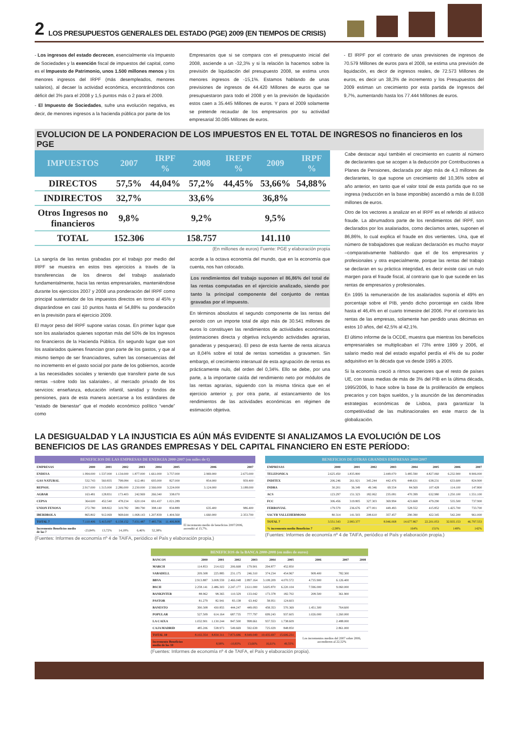2 LOS PRESUPUESTOS GENERALES DEL ESTADO (PGE) 2009 (EN TIEMPOS DE CRISIS)
- Los ingresos del estado decrecen, esencialmente vía Impuesto de Sociedades y la exención fiscal de impuestos del capital, como es el Impuesto de Patrimonio, unos 1.500 millones menos y los menores ingresos del IRPF (más desempleados, menores salarios), al decaer la actividad económica, encontrándonos con déficit del 3% para el 2008 y 1,5 puntos más o 2 para el 2009.
- El Impuesto de Sociedades, sufre una evolución negativa, es decir, de menores ingresos a la hacienda pública por parte de los
Empresarios que si se compara con el presupuesto inicial del 2008, asciende a un -32,3% y si la relación la hacemos sobre la previsión de liquidación del presupuesto 2008, se estima unos menores ingresos de -15,1%. Estamos hablando de unas previsiones de ingresos de 44.420 Millones de euros que se presupuestaron para todo el 2008 y en la previsión de liquidación estos caen a 35.445 Millones de euros. Y para el 2009 solamente se pretende recaudar de los empresarios por su actividad empresarial 30.085 Millones de euros.
- El IRPF por el contrario de unas previsiones de ingresos de 70.579 Millones de euros para el 2008, se estima una previsión de liquidación, es decir de ingresos reales, de 72.573 Millones de euros, es decir un 38,3% de incremento y los Presupuestos del 2009 estiman un crecimiento por esta partida de Ingresos del 9,7%, aumentando hasta los 77.444 Millones de euros.
EVOLUCION DE LA PONDERACION DE LOS IMPUESTOS EN EL TOTAL DE INGRESOS no financieros en los PGE
| IMPUESTOS | 2007 | IRPF % | 2008 | IREPF % | 2009 | IRPF % |
| --- | --- | --- | --- | --- | --- | --- |
| DIRECTOS | 57,5% | 44,04% | 57,2% | 44,45% | 53,66% | 54,88% |
| INDIRECTOS | 32,7% | | 33,6% | | 36,8% | |
| Otros Ingresos no financieros | 9,8% | | 9,2% | | 9,5% | |
| TOTAL | 152.306 | | 158.757 | | 141.110 | |
(En millones de euros) Fuente: PGE y elaboración propia
La sangría de las rentas grabadas por el trabajo por medio del IRPF se muestra en estos tres ejercicios a través de la transferencias de los dineros del trabajo asalariado fundamentalmente, hacia las rentas empresariales, manteniéndose durante los ejercicios 2007 y 2008 una ponderación del IRPF como principal sustentador de los impuestos directos en torno al 45% y disparándose en casi 10 puntos hasta el 54,88% su ponderación en la previsión para el ejercicio 2009.
El mayor peso del IRPF supone varias cosas. En primer lugar que son los asalariados quienes soportan más del 50% de los Ingresos no financieros de la Hacienda Pública. En segundo lugar que son los asalariados quienes financian gran parte de los gastos, y que al mismo tiempo de ser financiadores, sufren las consecuencias del no incremento en el gasto social por parte de los gobiernos, acorde a las necesidades sociales y teniendo que transferir parte de sus rentas –sobre todo las salariales-, al mercado privado de los servicios: enseñanza, educación infantil, sanidad y fondos de pensiones, para de esta manera acercarse a los estándares de “estado de bienestar” que el modelo económico político “vende” como
acorde a la octava economía del mundo, que en la economía que cuenta, nos han colocado.
Los rendimientos del trabajo suponen el 86,86% del total de las rentas computadas en el ejercicio analizado, siendo por tanto la principal componente del conjunto de rentas gravadas por el impuesto.
En términos absolutos el segundo componente de las rentas del periodo con un importe total de algo más de 30.541 millones de euros lo constituyen las rendimientos de actividades económicas (estimaciones directa y objetiva incluyendo actividades agrarias, ganaderas y pesqueras). El peso de esta fuente de renta alcanza un 8,04% sobre el total de rentas sometidas a gravamen. Sin embargo, el crecimiento interanual de esta agrupación de rentas es prácticamente nulo, del orden del 0,34%. Ello se debe, por una parte, a la importante caída del rendimiento neto por módulos de las rentas agrarias, siguiendo con la misma tónica que en el ejercicio anterior y, por otra parte, al estancamiento de los rendimientos de las actividades económicas en régimen de estimación objetiva.
Cabe destacar aquí también el crecimiento en cuanto al número de declarantes que se acogen a la deducción por Contribuciones a Planes de Pensiones, declarada por algo más de 4,3 millones de declarantes, lo que supone un crecimiento del 10,36% sobre el año anterior, en tanto que el valor total de esta partida que no se ingresa (reducción en la base imponible) ascendió a más de 8.038 millones de euros.
Otro de los vectores a analizar en el IRPF es el referido al atávico fraude. La abrumadora parte de los rendimientos del IRPF, son declarados por los asalariados, como decíamos antes, suponen el 86,86%, lo cual explica el fraude en dos vertientes. Una, que el número de trabajadores que realizan declaración es mucho mayor –comparativamente hablando- que el de los empresarios y profesionales y otra especialmente, porque las rentas del trabajo se declaran en su práctica integridad, es decir existe casi un nulo margen para el fraude fiscal, al contrario que lo que sucede en las rentas de empresarios y profesionales.
En 1995 la remuneración de los asalariados suponía el 49% en porcentaje sobre el PIB, yendo dicho porcentaje en caída libre hasta el 46,4% en el cuarto trimestre del 2006. Por el contrario las rentas de las empresas, solamente han perdido unas décimas en estos 10 años, del 42,5% al 42,1%.
El último informe de la OCDE, muestra que mientras los beneficios empresariales se multiplicaban el 73% entre 1999 y 2006, el salario medio real del estado español perdía el 4% de su poder adquisitivo en la década que va desde 1995 a 2005.
Si la economía creció a ritmos superiores que el resto de países UE, con tasas medias de más de 3% del PIB en la última década, 1995/2006, lo hace sobre la base de la proliferación de empleos precarios y con bajos sueldos, y la asunción de las denominadas estrategias económicas de Lisboa, para garantizar la competitividad de las multinacionales en este marco de la globalización.
LA DESIGUALDAD Y LA INJUSTICIA ES AÚN MÁS EVIDENTE SI ANALIZAMOS LA EVOLUCIÓN DE LOS BENEFICIOS DE LAS GRANDES EMPRESAS Y DEL CAPITAL FINANCIERO EN ESTE PERÍODO:
| BENEFICIOS DE LAS EMPRESAS DE ENERGIA 2000-2007 (en miles de €) | | | | | | | | |
| --- | --- | --- | --- | --- | --- | --- | --- | --- |
| EMPRESAS | 2000 | 2001 | 2002 | 2003 | 2004 | 2005 | 2006 | 2007 |
| ENDESA | 1.994.000 | 1.537.000 | 1.134.000 | 1.877.000 | 1.661.000 | 3.757.000 | 2.969.000 | 2.675.000 |
| GAS NATURAL | 532.743 | 560.835 | 798.084 | 612.481 | 695.000 | 827.000 | 854.000 | 959.400 |
| REPSOL | 2.917.000 | 1.515.000 | 2.286.000 | 2.230.000 | 2.566.000 | 3.224.000 | 3.124.000 | 3.188.000 |
| AGBAR | 163.481 | 128.831 | 173.403 | 242.969 | 266.340 | 338.070 | | |
| CEPSA | 364.600 | 452.540 | 478.234 | 620.104 | 691.437 | 1.021.289 | | |
| UNION FENOSA | 272.780 | 308.822 | 319.782 | 380.790 | 398.140 | 834.889 | 635.400 | 986.400 |
| IBERDROLA | 865.802 | 912.069 | 968.644 | 1.068.143 | 1.207.839 | 1.404.560 | 1.660.000 | 2.353.700 |
| TOTAL 7 | 7.110.406 | 5.415.097 | 6.158.152 | 7.031.487 | 7.485.756 | 11.406.808 | El incremento medio de beneficios 2007/2006, ascendió al 15,7%. | |
| Incremento Beneficios medio de las 7 | -23,84% | 13,72% | 14,18% | 6,46% | 52,38% | | | |
(Fuentes: Informes de economía nº 4 de TAIFA, periódico el País y elaboración propia.)
| BENEFICIOS DE OTRAS GRANDES EMPRESAS 2000/2007 | | | | | | | | |
| --- | --- | --- | --- | --- | --- | --- | --- | --- |
| EMPRESAS | 2000 | 2001 | 2002 | 2003 | 2004 | 2005 | 2006 | 2007 |
| TELEFONICA | 2.625.450 | 1.835.800 | | 2.449.070 | 3.485.590 | 4.827.060 | 6.232.900 | 8.906.000 |
| INDITEX | 206.246 | 261.921 | 345.244 | 442.476 | 448.631 | 638.231 | 633.600 | 824.900 |
| INDRA | 30.201 | 36.349 | 49.346 | 69.554 | 84.569 | 107.428 | 114.100 | 147.800 |
| ACS | 123.297 | 151.323 | 182.062 | 235.081 | 470.399 | 632.980 | 1.250.100 | 1.551.100 |
| FCC | 306.456 | 319.805 | 327.303 | 369.994 | 423.668 | 479.290 | 535.500 | 737.900 |
| FERROVIAL | 179.579 | 236.676 | 477.001 | 449.493 | 528.552 | 415.852 | 1.425.700 | 733.700 |
| SACYR VALLEHERMOSO | 80.314 | 141.503 | 208.610 | 357.457 | 290.390 | 422.345 | 542.200 | 961.000 |
| TOTAL 7 | 3.551.543 | 2.983.377 | | 8.946.068 | 14.677.867 | 22.201.053 | 32.935.153 | 46.797.553 |
| % incremento medio Beneficios 7 | -2,98% | | | | 164% | 151% | 148% | 142% |
(Fuentes: Informes de economía nº 4 de TAIFA, periódico el País y elaboración propia.)
| BENEFICIOS de la BANCA 2000-2008 (en miles de euros) | | | | | | | | | |
| --- | --- | --- | --- | --- | --- | --- | --- | --- | --- |
| BANCOS | 2000 | 2001 | 2002 | 2003 | 2004 | 2005 | 2006 | 2007 | 2008 |
| MARCH | 114.853 | 214.022 | 206.668 | 179.901 | 294.877 | 452.850 | | | |
| SABADELL | 209.308 | 225.885 | 231.175 | 246.310 | 374.234 | 454.967 | 908.400 | 782.300 | |
| BBVA | 2.913.887 | 3.008.559 | 2.466.048 | 2.897.164 | 3.108.209 | 4.070.572 | 4.735.900 | 6.126.400 | |
| BSCH | 2.258.141 | 2.486.303 | 2.247.177 | 2.611.000 | 3.605.870 | 6.220.104 | 7.596.000 | 9.060.000 | |
| BANKINTER | 88.962 | 98.365 | 110.329 | 133.042 | 173.378 | 182.702 | 208.500 | 361.900 | |
| PASTOR | 81.279 | 82.941 | 83.138 | 63.442 | 58.951 | 124.603 | | | |
| BANESTO | 390.308 | 430.855 | 444.247 | 449.093 | 458.353 | 570.369 | 1.451.300 | 764.600 | |
| POPULAR | 527.509 | 614.164 | 687.735 | 777.797 | 699.243 | 937.605 | 1.026.000 | 1.260.000 | |
| LA CAIXA | 1.032.901 | 1.130.244 | 847.500 | 998.661 | 937.553 | 1.738.609 | | 2.488.000 | |
| CAJA MADRID | 485.206 | 538.973 | 549.669 | 592.639 | 725.029 | 848.850 | | 2.861.000 | |
| TOTAL 10 | 8.102.354 | 8.830.311 | 7.873.686 | 8.949.049 | 10.435.697 | 15.606.231 | Los incrementos medios del 2007 sobre 2006, ascendieron al 22,52% | | |
| Incremento Beneficios medio de los 10 | | 8,98% | -10,83% | 13,66% | 16,61% | 49,55% | | | |
(Fuentes: Informes de economía nº 4 de TAIFA, el País y elaboración propia).